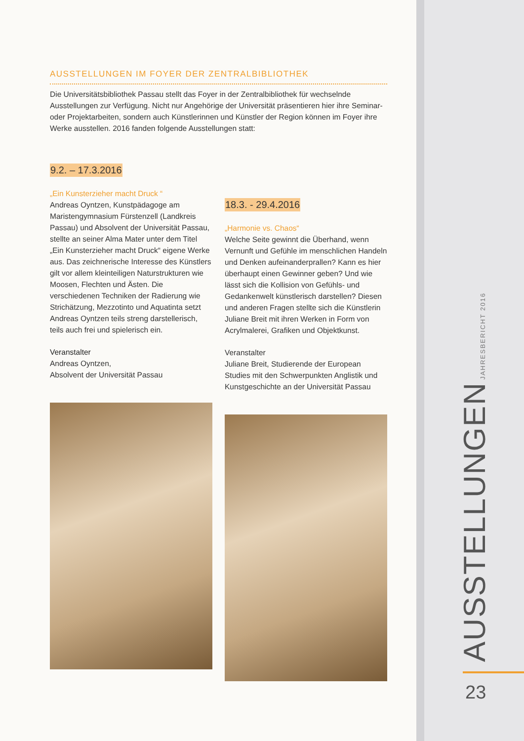AUSSTELLUNGEN IM FOYER DER ZENTRALBIBLIOTHEK
Die Universitätsbibliothek Passau stellt das Foyer in der Zentralbibliothek für wechselnde Ausstellungen zur Verfügung. Nicht nur Angehörige der Universität präsentieren hier ihre Seminar- oder Projektarbeiten, sondern auch Künstlerinnen und Künstler der Region können im Foyer ihre Werke ausstellen. 2016 fanden folgende Ausstellungen statt:
9.2. – 17.3.2016
„Ein Kunsterzieher macht Druck “Andreas Oyntzen, Kunstpädagoge am Maristengymnasium Fürstenzell (Landkreis Passau) und Absolvent der Universität Passau, stellte an seiner Alma Mater unter dem Titel „Ein Kunsterzieher macht Druck“ eigene Werke aus. Das zeichnerische Interesse des Künstlers gilt vor allem kleinteiligen Naturstrukturen wie Moosen, Flechten und Ästen. Die verschiedenen Techniken der Radierung wie Strichätzung, Mezzotinto und Aquatinta setzt Andreas Oyntzen teils streng darstellerisch, teils auch frei und spielerisch ein.
Veranstalter
Andreas Oyntzen,
Absolvent der Universität Passau
18.3. - 29.4.2016
„Harmonie vs. Chaos“Welche Seite gewinnt die Überhand, wenn Vernunft und Gefühle im menschlichen Handeln und Denken aufeinanderprallen? Kann es hier überhaupt einen Gewinner geben? Und wie lässt sich die Kollision von Gefühls- und Gedankenwelt künstlerisch darstellen? Diesen und anderen Fragen stellte sich die Künstlerin Juliane Breit mit ihren Werken in Form von Acrylmalerei, Grafiken und Objektkunst.
Veranstalter
Juliane Breit, Studierende der European Studies mit den Schwerpunkten Anglistik und Kunstgeschichte an der Universität Passau
AUSSTELLUNGEN JAHRESBERICHT 2016
23